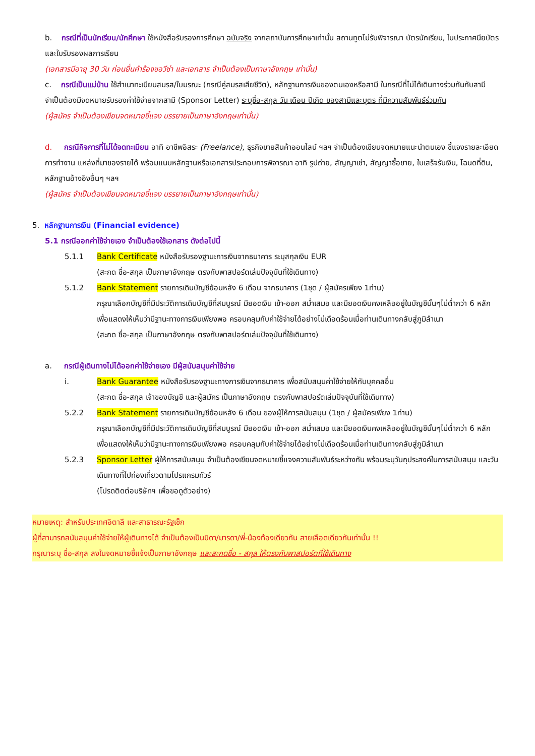b. กรณีที่เป็นนักเรียน/นักศึกษา ใช้หนังสือรับรองการศึกษา ฉบับจริง จากสถาบันการศึกษาเท่านั้น สถานทูตไม่รับพิจารณา บัตรนักเรียน, ใบประกาศนียบัตร และใบรับรองผลการเรียน
(เอกสารมีอายุ 30 วัน ก่อนยื่นคำร้องขอวีซ่า และเอกสาร จำเป็นต้องเป็นภาษาอังกฤษ เท่านั้น)
c. กรณีเป็นแม่บ้าน ใช้สำเนาทะเบียนสมรส/ใบมรณะ (กรณีคู่สมรสเสียชีวิต), หลักฐานการเงินของตนเองหรือสามี ในกรณีที่ไม่ได้เดินทางร่วมกันกับสามี จำเป็นต้องมีจดหมายรับรองค่าใช้จ่ายจากสามี (Sponsor Letter) ระบุชื่อ-สกุล วัน เดือน ปีเกิด ของสามีและบุตร ที่มีความสัมพันธ์ร่วมกัน
(ผู้สมัคร จำเป็นต้องเขียนจดหมายชี้แจง บรรยายเป็นภาษาอังกฤษเท่านั้น)
d. กรณีกิจการที่ไม่ได้จดทะเบียน อาทิ อาชีพอิสระ (Freelance), ธุรกิจขายสินค้าออนไลน์ ฯลฯ จำเป็นต้องเขียนจดหมายแนะนำตนเอง ชี้แจงรายละเอียดการทำงาน แหล่งที่มาของรายได้ พร้อมแนบหลักฐานหรือเอกสารประกอบการพิจารณา อาทิ รูปถ่าย, สัญญาเช่า, สัญญาซื้อขาย, ใบเสร็จรับเงิน, โฉนดที่ดิน, หลักฐานอ้างอิงอื่นๆ ฯลฯ
(ผู้สมัคร จำเป็นต้องเขียนจดหมายชี้แจง บรรยายเป็นภาษาอังกฤษเท่านั้น)
5. หลักฐานการเงิน (Financial evidence)
5.1 กรณีออกค่าใช้จ่ายเอง จำเป็นต้องใช้เอกสาร ดังต่อไปนี้
5.1.1 Bank Certificate หนังสือรับรองฐานะการเงินจากธนาคาร ระบุสกุลเงิน EUR
(สะกด ชื่อ-สกุล เป็นภาษาอังกฤษ ตรงกับพาสปอร์ตเล่มปัจจุบันที่ใช้เดินทาง)
5.1.2 Bank Statement รายการเดินบัญชีย้อนหลัง 6 เดือน จากธนาคาร (1ชุด / ผู้สมัครเพียง 1ท่าน)
กรุณาเลือกบัญชีที่มีประวัติการเดินบัญชีที่สมบูรณ์ มียอดเงิน เข้า-ออก สม่ำเสมอ และมียอดเงินคงเหลืออยู่ในบัญชีนั้นๆไม่ต่ำกว่า 6 หลัก เพื่อแสดงให้เห็นว่ามีฐานะทางการเงินเพียงพอ ครอบคลุมกับค่าใช้จ่ายได้อย่างไม่เดือดร้อนเมื่อท่านเดินทางกลับสู่ภูมิลำเนา
(สะกด ชื่อ-สกุล เป็นภาษาอังกฤษ ตรงกับพาสปอร์ตเล่มปัจจุบันที่ใช้เดินทาง)
a. กรณีผู้เดินทางไม่ได้ออกค่าใช้จ่ายเอง มีผู้สนับสนุนค่าใช้จ่าย
i. Bank Guarantee หนังสือรับรองฐานะทางการเงินจากธนาคาร เพื่อสนับสนุนค่าใช้จ่ายให้กับบุคคลอื่น
(สะกด ชื่อ-สกุล เจ้าของบัญชี และผู้สมัคร เป็นภาษาอังกฤษ ตรงกับพาสปอร์ตเล่มปัจจุบันที่ใช้เดินทาง)
5.2.2 Bank Statement รายการเดินบัญชีย้อนหลัง 6 เดือน ของผู้ให้การสนับสนุน (1ชุด / ผู้สมัครเพียง 1ท่าน)
กรุณาเลือกบัญชีที่มีประวัติการเดินบัญชีที่สมบูรณ์ มียอดเงิน เข้า-ออก สม่ำเสมอ และมียอดเงินคงเหลืออยู่ในบัญชีนั้นๆไม่ต่ำกว่า 6 หลัก เพื่อแสดงให้เห็นว่ามีฐานะทางการเงินเพียงพอ ครอบคลุมกับค่าใช้จ่ายได้อย่างไม่เดือดร้อนเมื่อท่านเดินทางกลับสู่ภูมิลำเนา
5.2.3 Sponsor Letter ผู้ให้การสนับสนุน จำเป็นต้องเขียนจดหมายชี้แจงความสัมพันธ์ระหว่างกัน พร้อมระบุวันถุประสงค์ในการสนับสนุน และวันเดินทางที่ไปท่องเที่ยวตามโปรแกรมทัวร์
(โปรดติดต่อบริษัทฯ เพื่อขอดูตัวอย่าง)
หมายเหตุ: สำหรับประเทศอิตาลี และสาธารณะรัฐเช็ก
ผู้ที่สามารถสนับสนุนค่าใช้จ่ายให้ผู้เดินทางได้ จำเป็นต้องเป็นบิดา/มารดา/พี่-น้องท้องเดียวกัน สายเลือดเดียวกันเท่านั้น !!
กรุณาระบุ ชื่อ-สกุล ลงในจดหมายชี้แจ้งเป็นภาษาอังกฤษ และสะกดชื่อ - สกุล ให้ตรงกับพาสปอร์ตที่ใช้เดินทาง